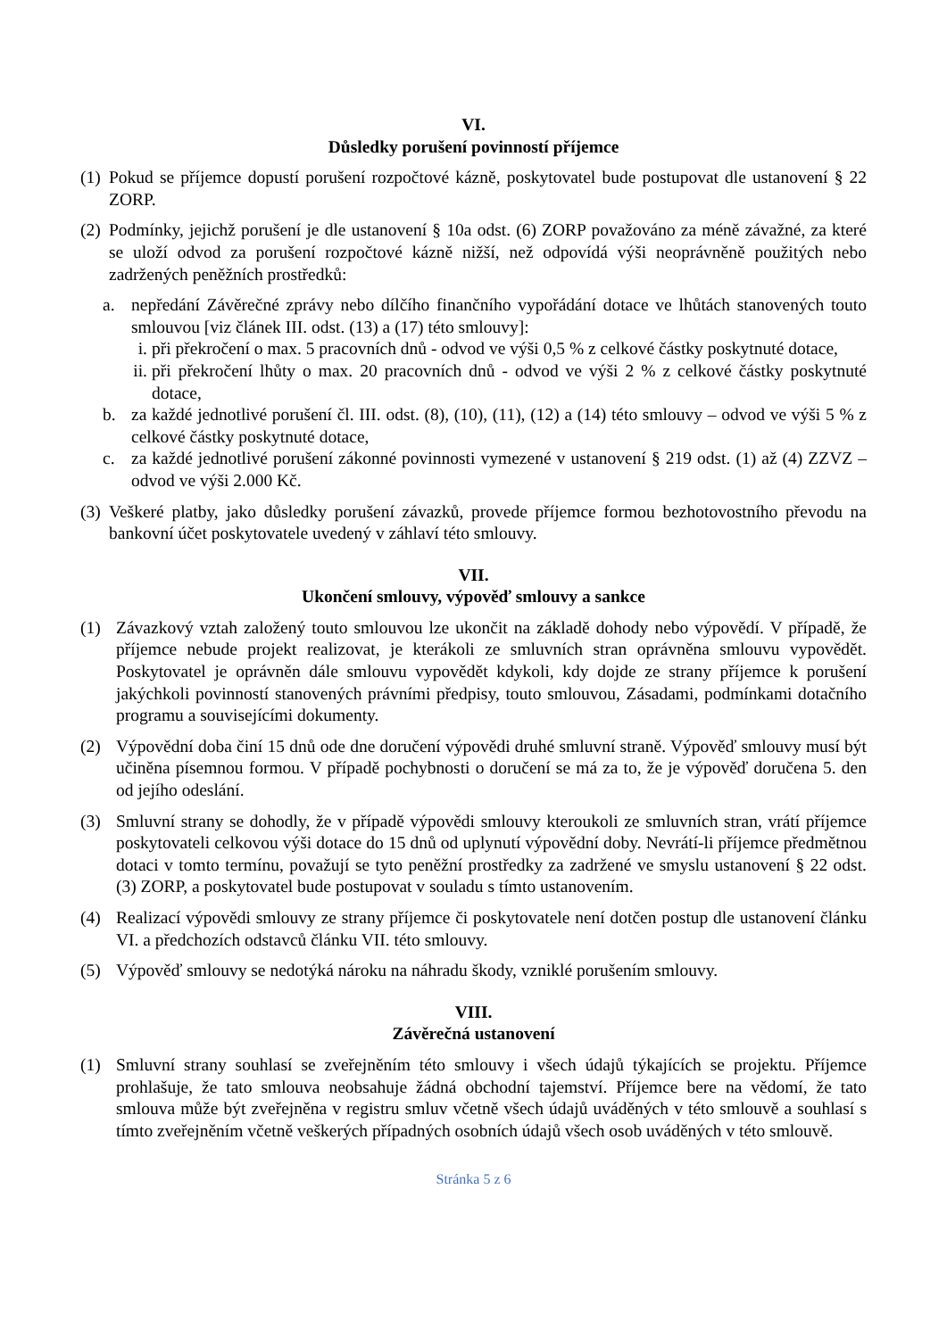VI.
Důsledky porušení povinností příjemce
(1) Pokud se příjemce dopustí porušení rozpočtové kázně, poskytovatel bude postupovat dle ustanovení § 22 ZORP.
(2) Podmínky, jejichž porušení je dle ustanovení § 10a odst. (6) ZORP považováno za méně závažné, za které se uloží odvod za porušení rozpočtové kázně nižší, než odpovídá výši neoprávněně použitých nebo zadržených peněžních prostředků:
a. nepředání Závěrečné zprávy nebo dílčího finančního vypořádání dotace ve lhůtách stanovených touto smlouvou [viz článek III. odst. (13) a (17) této smlouvy]:
i. při překročení o max. 5 pracovních dnů - odvod ve výši 0,5 % z celkové částky poskytnuté dotace,
ii. při překročení lhůty o max. 20 pracovních dnů - odvod ve výši 2 % z celkové částky poskytnuté dotace,
b. za každé jednotlivé porušení čl. III. odst. (8), (10), (11), (12) a (14) této smlouvy – odvod ve výši 5 % z celkové částky poskytnuté dotace,
c. za každé jednotlivé porušení zákonné povinnosti vymezené v ustanovení § 219 odst. (1) až (4) ZZVZ – odvod ve výši 2.000 Kč.
(3) Veškeré platby, jako důsledky porušení závazků, provede příjemce formou bezhotovostního převodu na bankovní účet poskytovatele uvedený v záhlaví této smlouvy.
VII.
Ukončení smlouvy, výpověď smlouvy a sankce
(1) Závazkový vztah založený touto smlouvou lze ukončit na základě dohody nebo výpovědí. V případě, že příjemce nebude projekt realizovat, je kterákoli ze smluvních stran oprávněna smlouvu vypovědět. Poskytovatel je oprávněn dále smlouvu vypovědět kdykoli, kdy dojde ze strany příjemce k porušení jakýchkoli povinností stanovených právními předpisy, touto smlouvou, Zásadami, podmínkami dotačního programu a souvisejícími dokumenty.
(2) Výpovědní doba činí 15 dnů ode dne doručení výpovědi druhé smluvní straně. Výpověď smlouvy musí být učiněna písemnou formou. V případě pochybnosti o doručení se má za to, že je výpověď doručena 5. den od jejího odeslání.
(3) Smluvní strany se dohodly, že v případě výpovědi smlouvy kteroukoli ze smluvních stran, vrátí příjemce poskytovateli celkovou výši dotace do 15 dnů od uplynutí výpovědní doby. Nevrátí-li příjemce předmětnou dotaci v tomto termínu, považují se tyto peněžní prostředky za zadržené ve smyslu ustanovení § 22 odst. (3) ZORP, a poskytovatel bude postupovat v souladu s tímto ustanovením.
(4) Realizací výpovědi smlouvy ze strany příjemce či poskytovatele není dotčen postup dle ustanovení článku VI. a předchozích odstavců článku VII. této smlouvy.
(5) Výpověď smlouvy se nedotýká nároku na náhradu škody, vzniklé porušením smlouvy.
VIII.
Závěrečná ustanovení
(1) Smluvní strany souhlasí se zveřejněním této smlouvy i všech údajů týkajících se projektu. Příjemce prohlašuje, že tato smlouva neobsahuje žádná obchodní tajemství. Příjemce bere na vědomí, že tato smlouva může být zveřejněna v registru smluv včetně všech údajů uváděných v této smlouvě a souhlasí s tímto zveřejněním včetně veškerých případných osobních údajů všech osob uváděných v této smlouvě.
Stránka 5 z 6